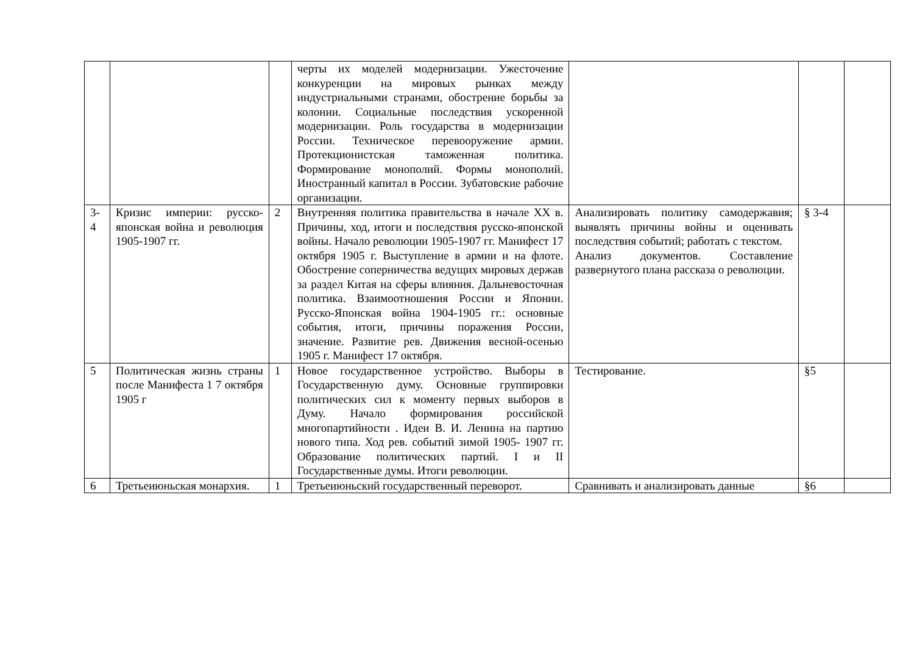| | | | черты их моделей модернизации. Ужесточение конкуренции на мировых рынках между индустриальными странами, обострение борьбы за колонии. Социальные последствия ускоренной модернизации. Роль государства в модернизации России. Техническое перевооружение армии. Протекционистская таможенная политика. Формирование монополий. Формы монополий. Иностранный капитал в России. Зубатовские рабочие организации. | | | |
| 3-4 | Кризис империи: русско-японская война и революция 1905-1907 гг. | 2 | Внутренняя политика правительства в начале XX в. Причины, ход, итоги и последствия русско-японской войны. Начало революции 1905-1907 гг. Манифест 17 октября 1905 г. Выступление в армии и на флоте. Обострение соперничества ведущих мировых держав за раздел Китая на сферы влияния. Дальневосточная политика. Взаимоотношения России и Японии. Русско-Японская война 1904-1905 гг.: основные события, итоги, причины поражения России, значение. Развитие рев. Движения весной-осенью 1905 г. Манифест 17 октября. | Анализировать политику самодержавия; выявлять причины войны и оценивать последствия событий; работать с текстом. Анализ документов. Составление развернутого плана рассказа о революции. | § 3-4 | |
| 5 | Политическая жизнь страны после Манифеста 1 7 октября 1905 г | 1 | Новое государственное устройство. Выборы в Государственную думу. Основные группировки политических сил к моменту первых выборов в Думу. Начало формирования российской многопартийности . Идеи В. И. Ленина на партию нового типа. Ход рев. событий зимой 1905- 1907 гг. Образование политических партий. I и II Государственные думы. Итоги революции. | Тестирование. | §5 | |
| 6 | Третьеиюньская монархия. | 1 | Третьеиюньский государственный переворот. | Сравнивать и анализировать данные | §6 | |